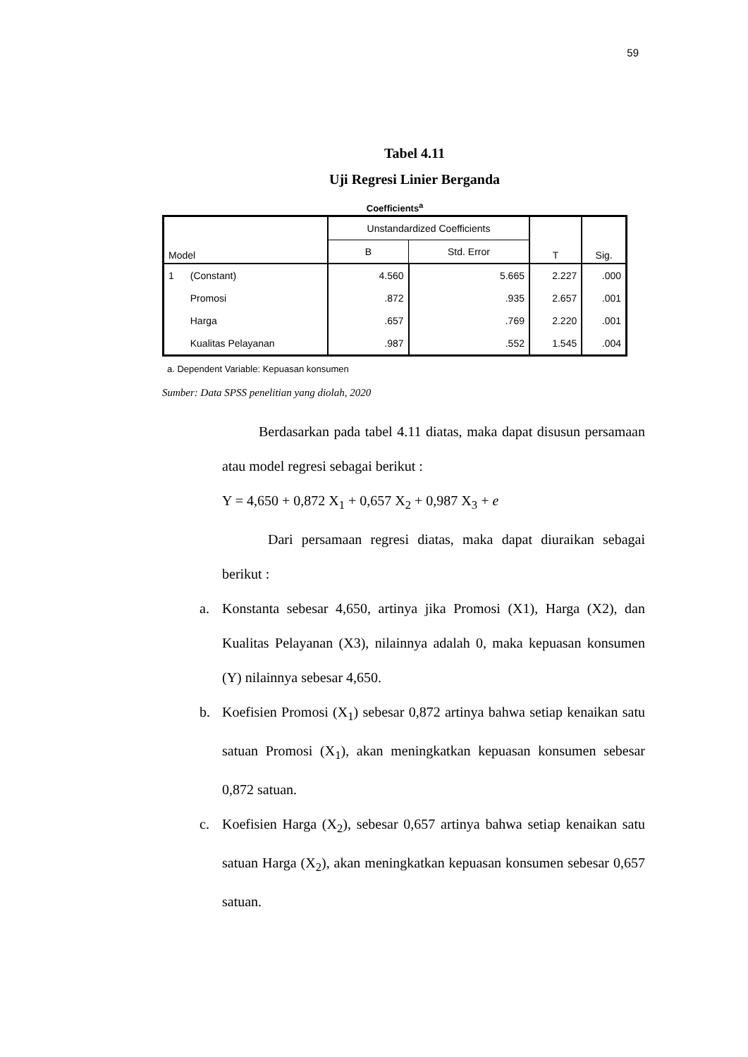59
Tabel 4.11
Uji Regresi Linier Berganda
Coefficients<sup>a</sup>
| Model | | Unstandardized Coefficients | | T | Sig. |
| --- | --- | --- | --- | --- | --- |
| | | B | Std. Error | | |
| 1 | (Constant) | 4.560 | 5.665 | 2.227 | .000 |
| | Promosi | .872 | .935 | 2.657 | .001 |
| | Harga | .657 | .769 | 2.220 | .001 |
| | Kualitas Pelayanan | .987 | .552 | 1.545 | .004 |
a. Dependent Variable: Kepuasan konsumen
Sumber: Data SPSS penelitian yang diolah, 2020
Berdasarkan pada tabel 4.11 diatas, maka dapat disusun persamaan atau model regresi sebagai berikut :
Y = 4,650 + 0,872 X<sub>1</sub> + 0,657 X<sub>2</sub> + 0,987 X<sub>3</sub> + e
Dari persamaan regresi diatas, maka dapat diuraikan sebagai berikut :
a. Konstanta sebesar 4,650, artinya jika Promosi (X1), Harga (X2), dan Kualitas Pelayanan (X3), nilainnya adalah 0, maka kepuasan konsumen (Y) nilainnya sebesar 4,650.
b. Koefisien Promosi (X<sub>1</sub>) sebesar 0,872 artinya bahwa setiap kenaikan satu satuan Promosi (X<sub>1</sub>), akan meningkatkan kepuasan konsumen sebesar 0,872 satuan.
c. Koefisien Harga (X<sub>2</sub>), sebesar 0,657 artinya bahwa setiap kenaikan satu satuan Harga (X<sub>2</sub>), akan meningkatkan kepuasan konsumen sebesar 0,657 satuan.